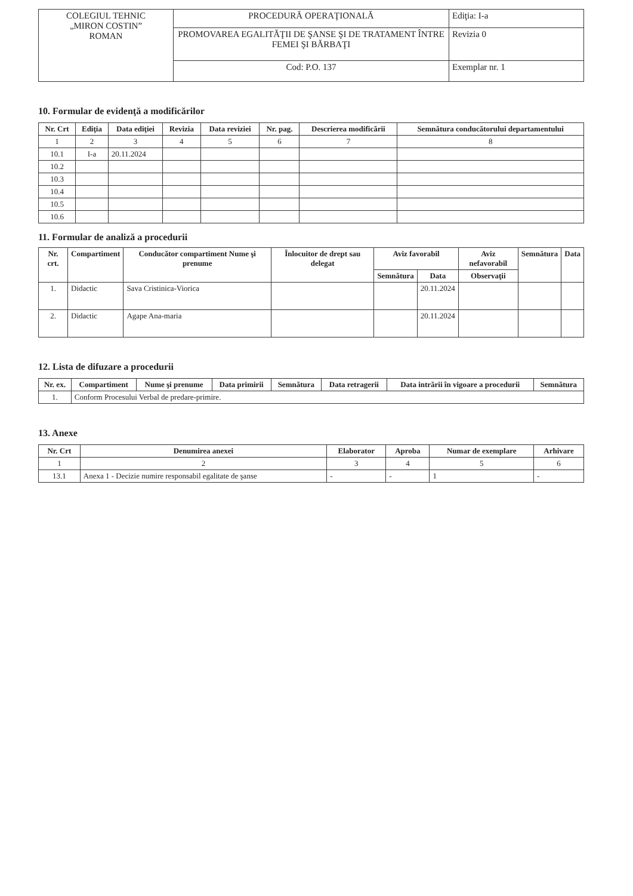| COLEGIUL TEHNIC „MIRON COSTIN” ROMAN | PROCEDURĂ OPERAŢIONALĂ | Ediţia: I-a |
| | PROMOVAREA EGALITĂŢII DE ŞANSE ŞI DE TRATAMENT ÎNTRE FEMEI ŞI BĂRBAŢI | Revizia 0 |
| | Cod: P.O. 137 | Exemplar nr. 1 |
10. Formular de evidenţă a modificărilor
| Nr. Crt | Ediţia | Data ediţiei | Revizia | Data reviziei | Nr. pag. | Descrierea modificării | Semnătura conducătorului departamentului |
| --- | --- | --- | --- | --- | --- | --- | --- |
| 1 | 2 | 3 | 4 | 5 | 6 | 7 | 8 |
| 10.1 | I-a | 20.11.2024 | | | | | |
| 10.2 | | | | | | | |
| 10.3 | | | | | | | |
| 10.4 | | | | | | | |
| 10.5 | | | | | | | |
| 10.6 | | | | | | | |
11. Formular de analiză a procedurii
| Nr. crt. | Compartiment | Conducător compartiment Nume şi prenume | Înlocuitor de drept sau delegat | Aviz favorabil | | Aviz nefavorabil | Semnătura | Data |
| --- | --- | --- | --- | --- | --- | --- | --- | --- |
| | | | | Semnătura | Data | Observaţii | | |
| 1. | Didactic | Sava Cristinica-Viorica | | | 20.11.2024 | | | |
| 2. | Didactic | Agape Ana-maria | | | 20.11.2024 | | | |
12. Lista de difuzare a procedurii
| Nr. ex. | Compartiment | Nume şi prenume | Data primirii | Semnătura | Data retragerii | Data intrării în vigoare a procedurii | Semnătura |
| --- | --- | --- | --- | --- | --- | --- | --- |
| 1. | Conform Procesului Verbal de predare-primire. | | | | | | |
13. Anexe
| Nr. Crt | Denumirea anexei | Elaborator | Aproba | Numar de exemplare | Arhivare |
| --- | --- | --- | --- | --- | --- |
| 1 | 2 | 3 | 4 | 5 | 6 |
| 13.1 | Anexa 1 - Decizie numire responsabil egalitate de şanse | - | - | 1 | - |